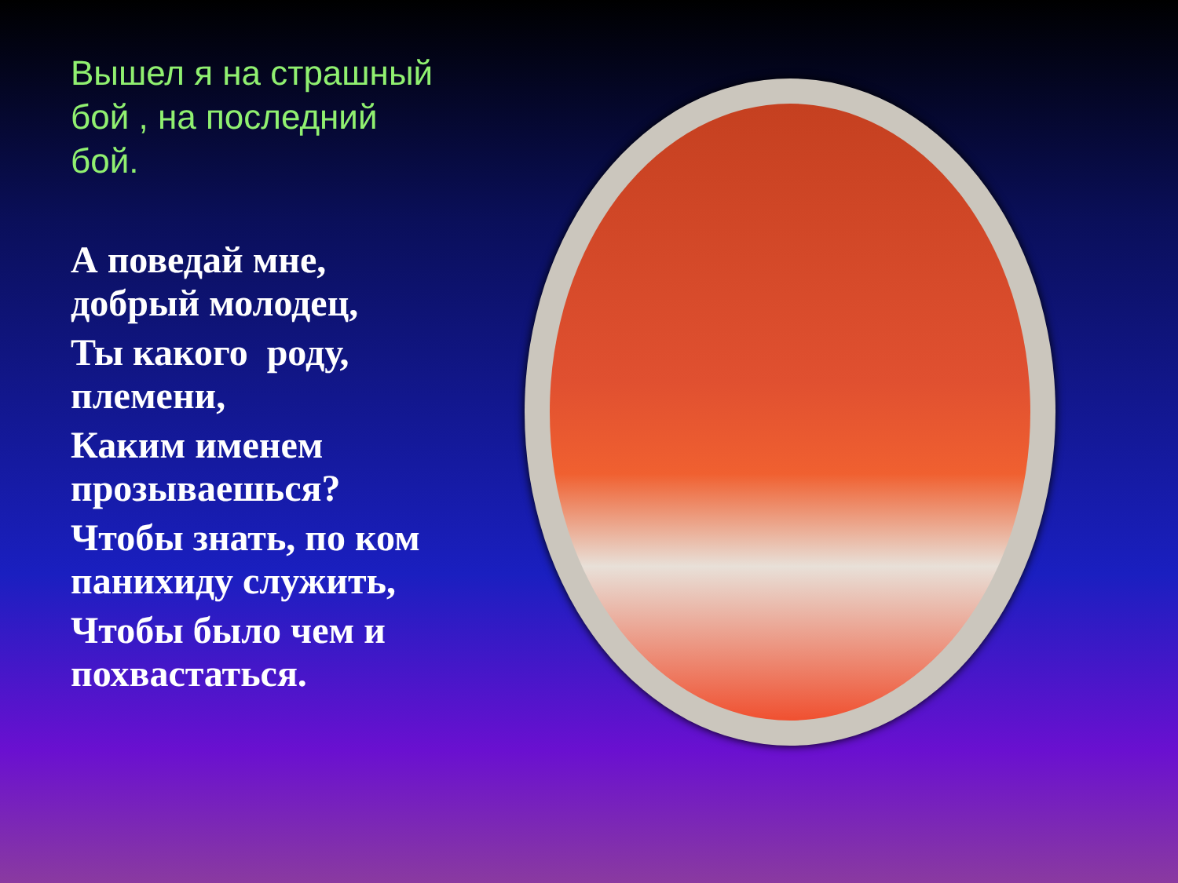Вышел я на страшный бой , на последний бой.
А поведай мне, добрый молодец,
Ты какого роду, племени,
Каким именем прозываешься?
Чтобы знать, по ком панихиду служить,
Чтобы было чем и похвастаться.